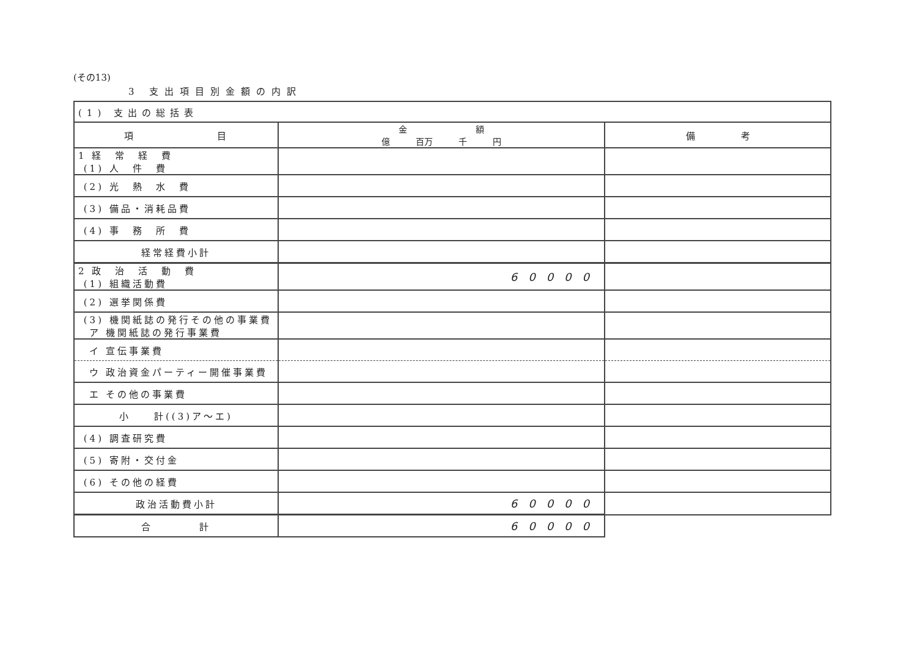(その13)
3 支出項目別金額の内訳
| (1) 支出の総括表 | | |
| 項 目 | 金 額 億 百万 千 円 | 備 考 |
| 1 経 常 経 費 (1) 人 件 費 | | |
| (2) 光 熱 水 費 | | |
| (3) 備品・消耗品費 | | |
| (4) 事 務 所 費 | | |
| 経常経費小計 | | |
| 2 政 治 活 動 費 (1) 組織活動費 | 60000 | |
| (2) 選挙関係費 | | |
| (3) 機関紙誌の発行その他の事業費 ア 機関紙誌の発行事業費 | | |
| イ 宣伝事業費 | | |
| ウ 政治資金パーティー開催事業費 | | |
| エ その他の事業費 | | |
| 小 計((3)ア～エ) | | |
| (4) 調査研究費 | | |
| (5) 寄附・交付金 | | |
| (6) その他の経費 | | |
| 政治活動費小計 | 60000 | |
| 合 計 | 60000 | |